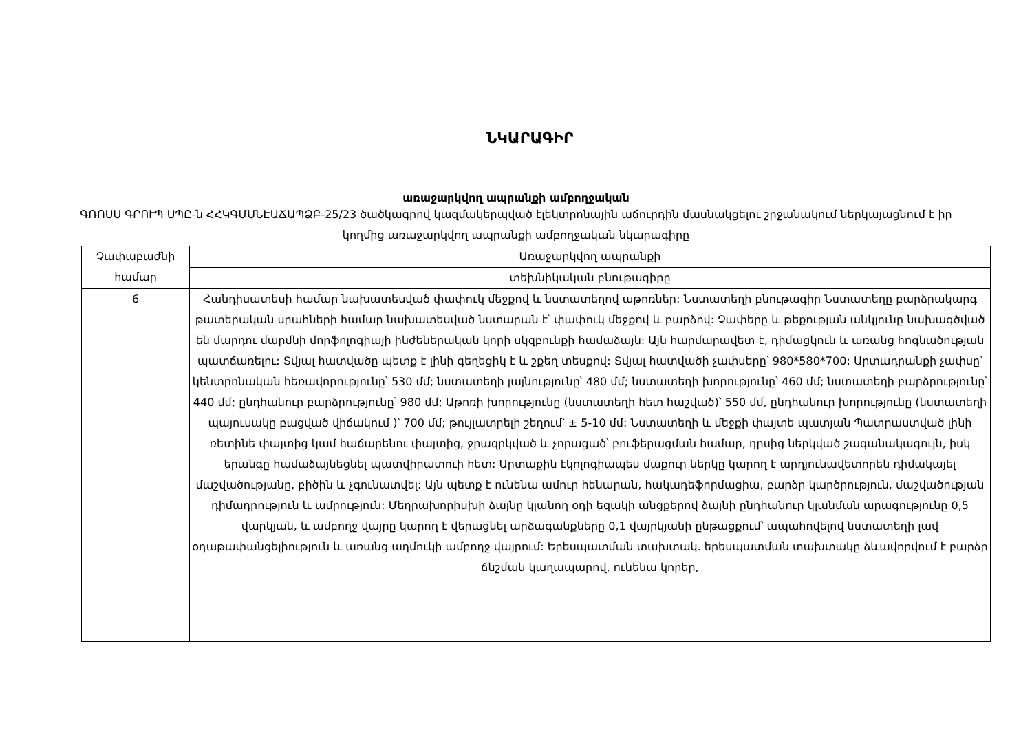ՆԿԱՐԱԳԻՐ
առաջարկվող ապրանքի ամբողջական
ԳՌՈՍՍ ԳՐՈՒՊ ՍՊԸ-ն ՀՀԿԳՄՍՆԷԱՃԱՊՁԲ-25/23 ծածկագրով կազմակերպված էլեկտրոնային աճուրդին մասնակցելու շրջանակում ներկայացնում է իր կողմից առաջարկվող ապրանքի ամբողջական նկարագիրը
| Չափաբաժնի համար | Առաջարկվող ապրանքի |
| | տեխնիկական բնութագիրը |
| 6 | Հանդիսատեսի համար նախատեսված փափուկ մեջքով և նստատեղով աթոռներ: Նստատեղի բնութագիր Նստատեղը բարձրակարգ թատերական սրահների համար նախատեսված նստարան է՝ փափուկ մեջքով և բարձով: Չափերը և թեքության անկյունը նախագծված են մարդու մարմնի մորֆոլոգիայի ինժեներական կորի սկզբունքի համաձայն: Այն հարմարավետ է, դիմացկուն և առանց հոգնածության պատճառելու: Տվյալ հատվածը պետք է լինի գեղեցիկ է և շքեղ տեսքով: Տվյալ հատվածի չափսերը՝ 980*580*700: Արտադրանքի չափսը՝ կենտրոնական հեռավորությունը՝ 530 մմ; նստատեղի լայնությունը՝ 480 մմ; նստատեղի խորությունը՝ 460 մմ; նստատեղի բարձրությունը՝ 440 մմ; ընդհանուր բարձրությունը՝ 980 մմ; Աթոռի խորությունը (նստատեղի հետ հաշված)՝ 550 մմ, ընդհանուր խորությունը (նստատեղի պայուսակը բացված վիճակում )՝ 700 մմ; թույլատրելի շեղում՝ ± 5-10 մմ: Նստատեղի և մեջքի փայտե պատյան Պատրաստված լինի ռետինե փայտից կամ հաճարենու փայտից, ջրազրկված և չորացած՝ բուֆերացման համար, դրսից ներկված շագանակագույն, իսկ երանգը համաձայնեցնել պատվիրատուի հետ: Արտաքին էկոլոգիապես մաքուր ներկը կարող է արդյունավետորեն դիմակայել մաշվածությանը, բիծին և չգունատվել: Այն պետք է ունենա ամուր հենարան, հակադեֆորմացիա, բարձր կարծրություն, մաշվածության դիմադրություն և ամրություն: Մեղրախորիսխի ձայնը կլանող օդի եզակի անցքերով ձայնի ընդհանուր կլանման արագությունը 0,5 վարկյան, և ամբողջ վայրը կարող է վերացնել արձագանքները 0,1 վայրկյանի ընթացքում՝ ապահովելով նստատեղի լավ օդաթափանցելիություն և առանց աղմուկի ամբողջ վայրում: Երեսպատման տախտակ. երեսպատման տախտակը ձևավորվում է բարձր ճնշման կաղապարով, ունենա կորեր, |